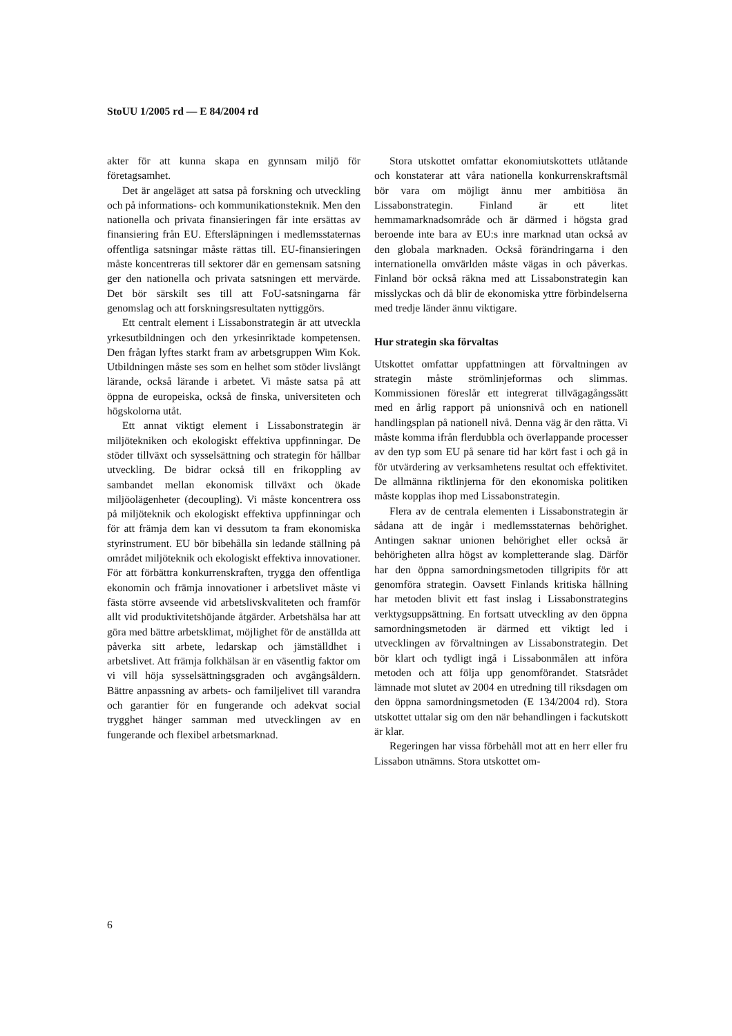StoUU 1/2005 rd — E 84/2004 rd
akter för att kunna skapa en gynnsam miljö för företagsamhet.
Det är angeläget att satsa på forskning och utveckling och på informations- och kommunikationsteknik. Men den nationella och privata finansieringen får inte ersättas av finansiering från EU. Eftersläpningen i medlemsstaternas offentliga satsningar måste rättas till. EU-finansieringen måste koncentreras till sektorer där en gemensam satsning ger den nationella och privata satsningen ett mervärde. Det bör särskilt ses till att FoU-satsningarna får genomslag och att forskningsresultaten nyttiggörs.
Ett centralt element i Lissabonstrategin är att utveckla yrkesutbildningen och den yrkesinriktade kompetensen. Den frågan lyftes starkt fram av arbetsgruppen Wim Kok. Utbildningen måste ses som en helhet som stöder livslångt lärande, också lärande i arbetet. Vi måste satsa på att öppna de europeiska, också de finska, universiteten och högskolorna utåt.
Ett annat viktigt element i Lissabonstrategin är miljötekniken och ekologiskt effektiva uppfinningar. De stöder tillväxt och sysselsättning och strategin för hållbar utveckling. De bidrar också till en frikoppling av sambandet mellan ekonomisk tillväxt och ökade miljöolägenheter (decoupling). Vi måste koncentrera oss på miljöteknik och ekologiskt effektiva uppfinningar och för att främja dem kan vi dessutom ta fram ekonomiska styrinstrument. EU bör bibehålla sin ledande ställning på området miljöteknik och ekologiskt effektiva innovationer. För att förbättra konkurrenskraften, trygga den offentliga ekonomin och främja innovationer i arbetslivet måste vi fästa större avseende vid arbetslivskvaliteten och framför allt vid produktivitetshöjande åtgärder. Arbetshälsa har att göra med bättre arbetsklimat, möjlighet för de anställda att påverka sitt arbete, ledarskap och jämställdhet i arbetslivet. Att främja folkhälsan är en väsentlig faktor om vi vill höja sysselsättningsgraden och avgångsåldern. Bättre anpassning av arbets- och familjelivet till varandra och garantier för en fungerande och adekvat social trygghet hänger samman med utvecklingen av en fungerande och flexibel arbetsmarknad.
Stora utskottet omfattar ekonomiutskottets utlåtande och konstaterar att våra nationella konkurrenskraftsmål bör vara om möjligt ännu mer ambitiösa än Lissabonstrategin. Finland är ett litet hemmamarknadsområde och är därmed i högsta grad beroende inte bara av EU:s inre marknad utan också av den globala marknaden. Också förändringarna i den internationella omvärlden måste vägas in och påverkas. Finland bör också räkna med att Lissabonstrategin kan misslyckas och då blir de ekonomiska yttre förbindelserna med tredje länder ännu viktigare.
Hur strategin ska förvaltas
Utskottet omfattar uppfattningen att förvaltningen av strategin måste strömlinjeformas och slimmas. Kommissionen föreslår ett integrerat tillvägagångssätt med en årlig rapport på unionsnivå och en nationell handlingsplan på nationell nivå. Denna väg är den rätta. Vi måste komma ifrån flerdubbla och överlappande processer av den typ som EU på senare tid har kört fast i och gå in för utvärdering av verksamhetens resultat och effektivitet. De allmänna riktlinjerna för den ekonomiska politiken måste kopplas ihop med Lissabonstrategin.
Flera av de centrala elementen i Lissabonstrategin är sådana att de ingår i medlemsstaternas behörighet. Antingen saknar unionen behörighet eller också är behörigheten allra högst av kompletterande slag. Därför har den öppna samordningsmetoden tillgripits för att genomföra strategin. Oavsett Finlands kritiska hållning har metoden blivit ett fast inslag i Lissabonstrategins verktygsuppsättning. En fortsatt utveckling av den öppna samordningsmetoden är därmed ett viktigt led i utvecklingen av förvaltningen av Lissabonstrategin. Det bör klart och tydligt ingå i Lissabonmålen att införa metoden och att följa upp genomförandet. Statsrådet lämnade mot slutet av 2004 en utredning till riksdagen om den öppna samordningsmetoden (E 134/2004 rd). Stora utskottet uttalar sig om den när behandlingen i fackutskott är klar.
Regeringen har vissa förbehåll mot att en herr eller fru Lissabon utnämns. Stora utskottet om-
6